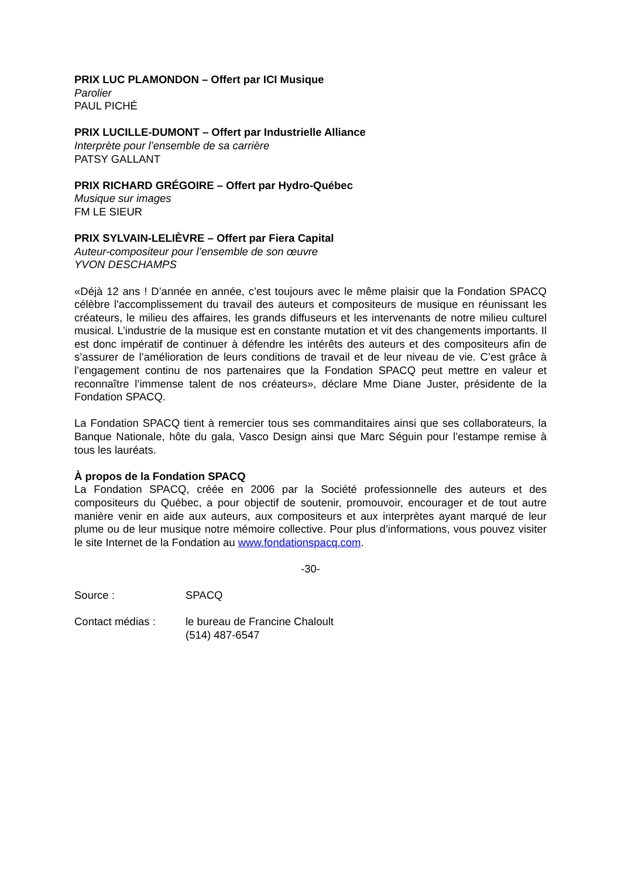PRIX LUC PLAMONDON – Offert par ICI Musique
Parolier
PAUL PICHÉ
PRIX LUCILLE-DUMONT – Offert par Industrielle Alliance
Interprète pour l’ensemble de sa carrière
PATSY GALLANT
PRIX RICHARD GRÉGOIRE – Offert par Hydro-Québec
Musique sur images
FM LE SIEUR
PRIX SYLVAIN-LELIÈVRE – Offert par Fiera Capital
Auteur-compositeur pour l’ensemble de son œuvre
YVON DESCHAMPS
«Déjà 12 ans ! D’année en année, c’est toujours avec le même plaisir que la Fondation SPACQ célèbre l'accomplissement du travail des auteurs et compositeurs de musique en réunissant les créateurs, le milieu des affaires, les grands diffuseurs et les intervenants de notre milieu culturel musical. L’industrie de la musique est en constante mutation et vit des changements importants. Il est donc impératif de continuer à défendre les intérêts des auteurs et des compositeurs afin de s’assurer de l’amélioration de leurs conditions de travail et de leur niveau de vie. C’est grâce à l’engagement continu de nos partenaires que la Fondation SPACQ peut mettre en valeur et reconnaître l’immense talent de nos créateurs», déclare Mme Diane Juster, présidente de la Fondation SPACQ.
La Fondation SPACQ tient à remercier tous ses commanditaires ainsi que ses collaborateurs, la Banque Nationale, hôte du gala, Vasco Design ainsi que Marc Séguin pour l’estampe remise à tous les lauréats.
À propos de la Fondation SPACQ
La Fondation SPACQ, créée en 2006 par la Société professionnelle des auteurs et des compositeurs du Québec, a pour objectif de soutenir, promouvoir, encourager et de tout autre manière venir en aide aux auteurs, aux compositeurs et aux interprètes ayant marqué de leur plume ou de leur musique notre mémoire collective. Pour plus d’informations, vous pouvez visiter le site Internet de la Fondation au www.fondationspacq.com.
-30-
| Source : | SPACQ |
| Contact médias : | le bureau de Francine Chaloult (514) 487-6547 |